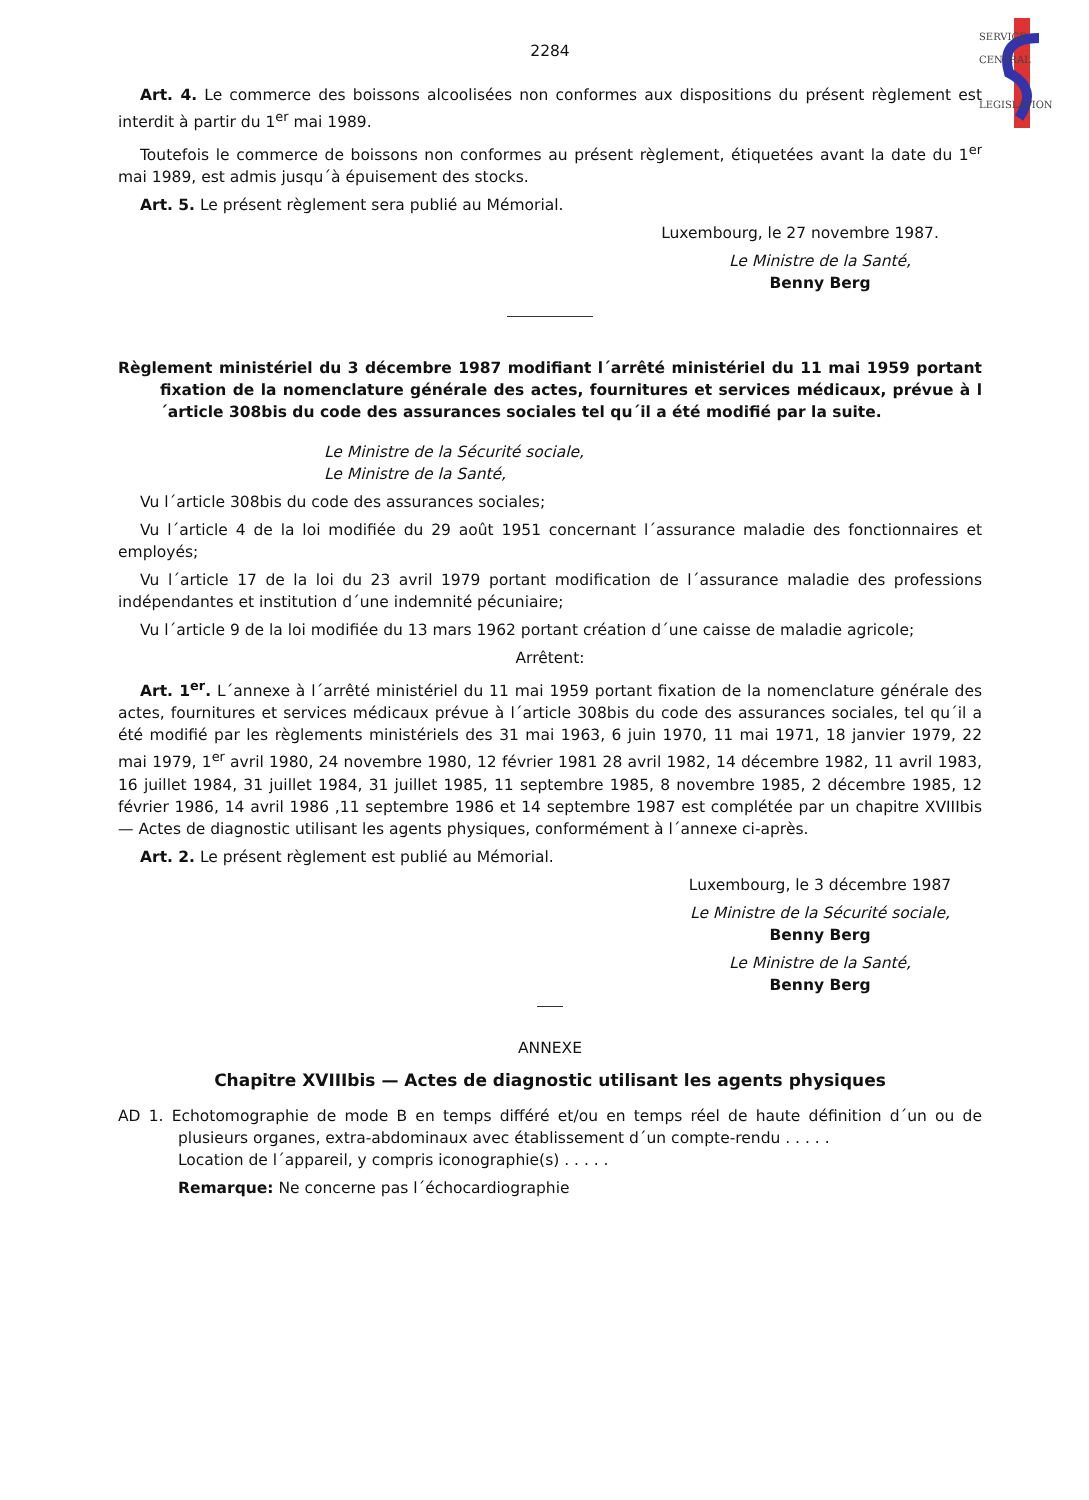SERVICE
CENTRAL
LEGISLATION
2284
Art. 4. Le commerce des boissons alcoolisées non conformes aux dispositions du présent règlement est interdit à partir du 1<sup>er</sup> mai 1989.
Toutefois le commerce de boissons non conformes au présent règlement, étiquetées avant la date du 1<sup>er</sup> mai 1989, est admis jusqu´à épuisement des stocks.
Art. 5. Le présent règlement sera publié au Mémorial.
Luxembourg, le 27 novembre 1987.
Le Ministre de la Santé,
Benny Berg
Règlement ministériel du 3 décembre 1987 modifiant l´arrêté ministériel du 11 mai 1959 portant fixation de la nomenclature générale des actes, fournitures et services médicaux, prévue à l´article 308bis du code des assurances sociales tel qu´il a été modifié par la suite.
Le Ministre de la Sécurité sociale,
Le Ministre de la Santé,
Vu l´article 308bis du code des assurances sociales;
Vu l´article 4 de la loi modifiée du 29 août 1951 concernant l´assurance maladie des fonctionnaires et employés;
Vu l´article 17 de la loi du 23 avril 1979 portant modification de l´assurance maladie des professions indépendantes et institution d´une indemnité pécuniaire;
Vu l´article 9 de la loi modifiée du 13 mars 1962 portant création d´une caisse de maladie agricole;
Arrêtent:
Art. 1<sup>er</sup>. L´annexe à l´arrêté ministériel du 11 mai 1959 portant fixation de la nomenclature générale des actes, fournitures et services médicaux prévue à l´article 308bis du code des assurances sociales, tel qu´il a été modifié par les règlements ministériels des 31 mai 1963, 6 juin 1970, 11 mai 1971, 18 janvier 1979, 22 mai 1979, 1<sup>er</sup> avril 1980, 24 novembre 1980, 12 février 1981 28 avril 1982, 14 décembre 1982, 11 avril 1983, 16 juillet 1984, 31 juillet 1984, 31 juillet 1985, 11 septembre 1985, 8 novembre 1985, 2 décembre 1985, 12 février 1986, 14 avril 1986 ,11 septembre 1986 et 14 septembre 1987 est complétée par un chapitre XVIIIbis — Actes de diagnostic utilisant les agents physiques, conformément à l´annexe ci-après.
Art. 2. Le présent règlement est publié au Mémorial.
Luxembourg, le 3 décembre 1987
Le Ministre de la Sécurité sociale,
Benny Berg
Le Ministre de la Santé,
Benny Berg
ANNEXE
Chapitre XVIIIbis — Actes de diagnostic utilisant les agents physiques
AD 1. Echotomographie de mode B en temps différé et/ou en temps réel de haute définition d´un ou de plusieurs organes, extra-abdominaux avec établissement d´un compte-rendu . . . . .
Location de l´appareil, y compris iconographie(s) . . . . .
Remarque: Ne concerne pas l´échocardiographie